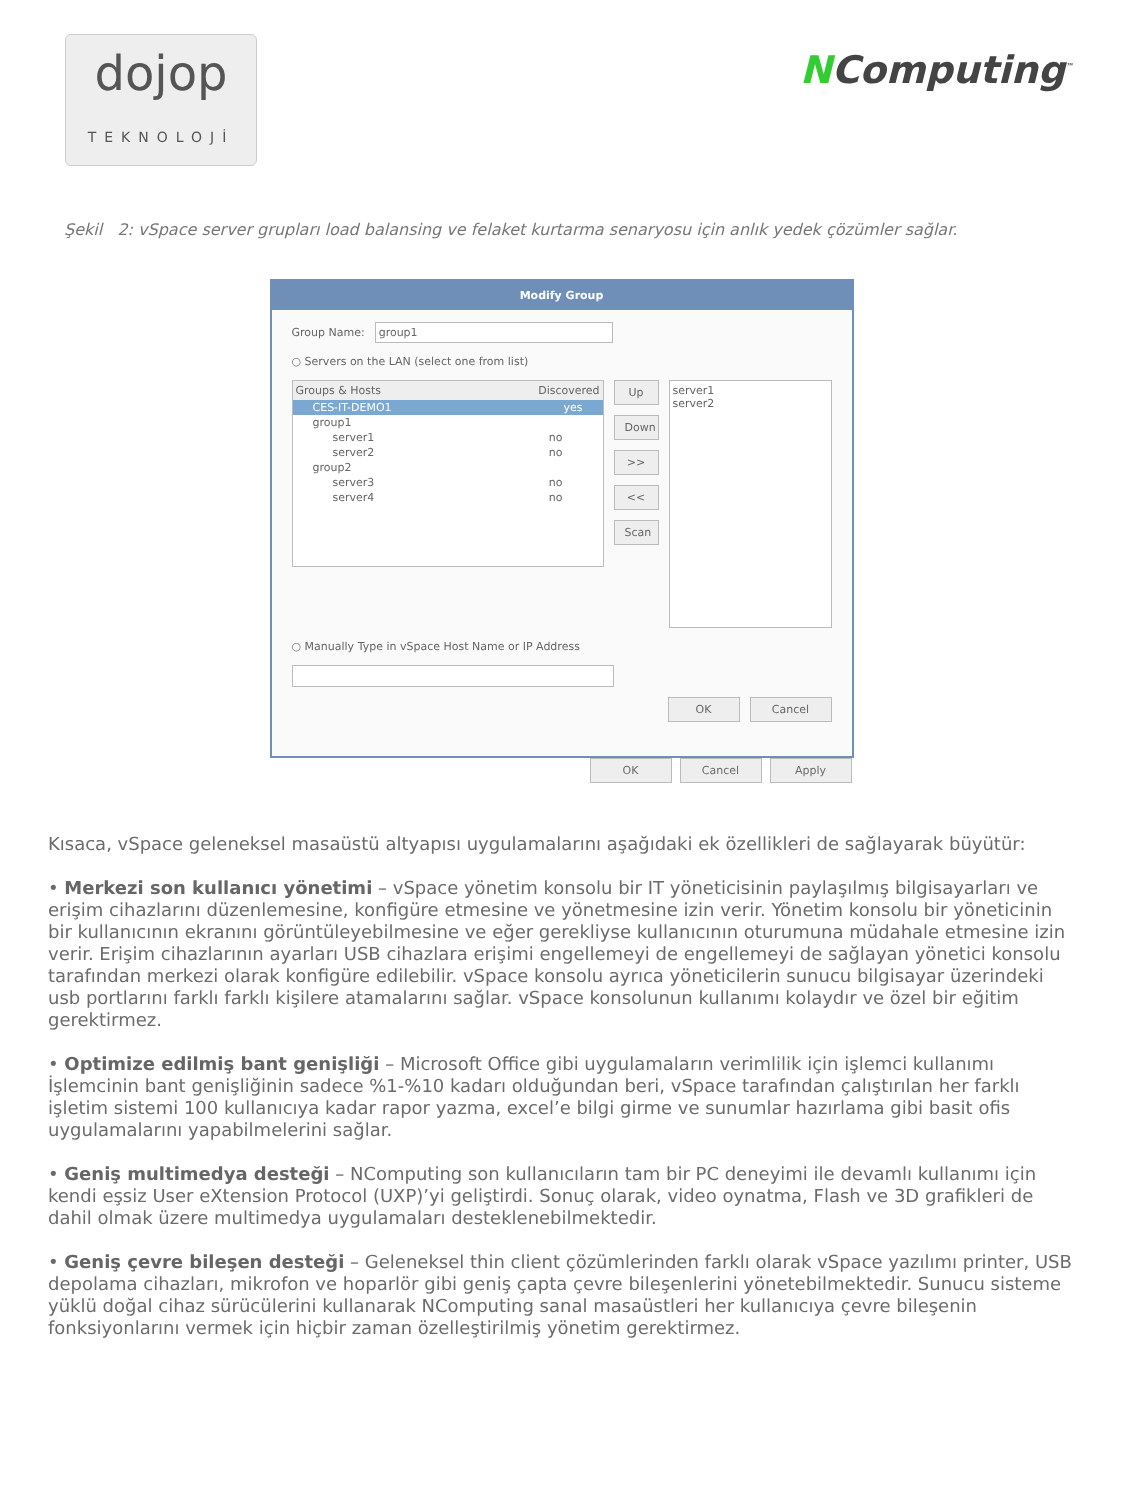dojop
TEKNOLOJİ
NComputing<sup>™</sup>
Şekil 2: vSpace server grupları load balansing ve felaket kurtarma senaryosu için anlık yedek çözümler sağlar.
Modify Group
Group Name:
group1
○ Servers on the LAN (select one from list)
Groups & Hosts Discovered
CES-IT-DEMO1 yes
group1
server1 no
server2 no
group2
server3 no
server4 no
Up
Down
>>
<<
Scan
server1
server2
○ Manually Type in vSpace Host Name or IP Address
OK Cancel
OK Cancel Apply
Kısaca, vSpace geleneksel masaüstü altyapısı uygulamalarını aşağıdaki ek özellikleri de sağlayarak büyütür:
• Merkezi son kullanıcı yönetimi – vSpace yönetim konsolu bir IT yöneticisinin paylaşılmış bilgisayarları ve erişim cihazlarını düzenlemesine, konfigüre etmesine ve yönetmesine izin verir. Yönetim konsolu bir yöneticinin bir kullanıcının ekranını görüntüleyebilmesine ve eğer gerekliyse kullanıcının oturumuna müdahale etmesine izin verir. Erişim cihazlarının ayarları USB cihazlara erişimi engellemeyi de engellemeyi de sağlayan yönetici konsolu tarafından merkezi olarak konfigüre edilebilir. vSpace konsolu ayrıca yöneticilerin sunucu bilgisayar üzerindeki usb portlarını farklı farklı kişilere atamalarını sağlar. vSpace konsolunun kullanımı kolaydır ve özel bir eğitim gerektirmez.
• Optimize edilmiş bant genişliği – Microsoft Office gibi uygulamaların verimlilik için işlemci kullanımı İşlemcinin bant genişliğinin sadece %1-%10 kadarı olduğundan beri, vSpace tarafından çalıştırılan her farklı işletim sistemi 100 kullanıcıya kadar rapor yazma, excel’e bilgi girme ve sunumlar hazırlama gibi basit ofis uygulamalarını yapabilmelerini sağlar.
• Geniş multimedya desteği – NComputing son kullanıcıların tam bir PC deneyimi ile devamlı kullanımı için kendi eşsiz User eXtension Protocol (UXP)’yi geliştirdi. Sonuç olarak, video oynatma, Flash ve 3D grafikleri de dahil olmak üzere multimedya uygulamaları desteklenebilmektedir.
• Geniş çevre bileşen desteği – Geleneksel thin client çözümlerinden farklı olarak vSpace yazılımı printer, USB depolama cihazları, mikrofon ve hoparlör gibi geniş çapta çevre bileşenlerini yönetebilmektedir. Sunucu sisteme yüklü doğal cihaz sürücülerini kullanarak NComputing sanal masaüstleri her kullanıcıya çevre bileşenin fonksiyonlarını vermek için hiçbir zaman özelleştirilmiş yönetim gerektirmez.